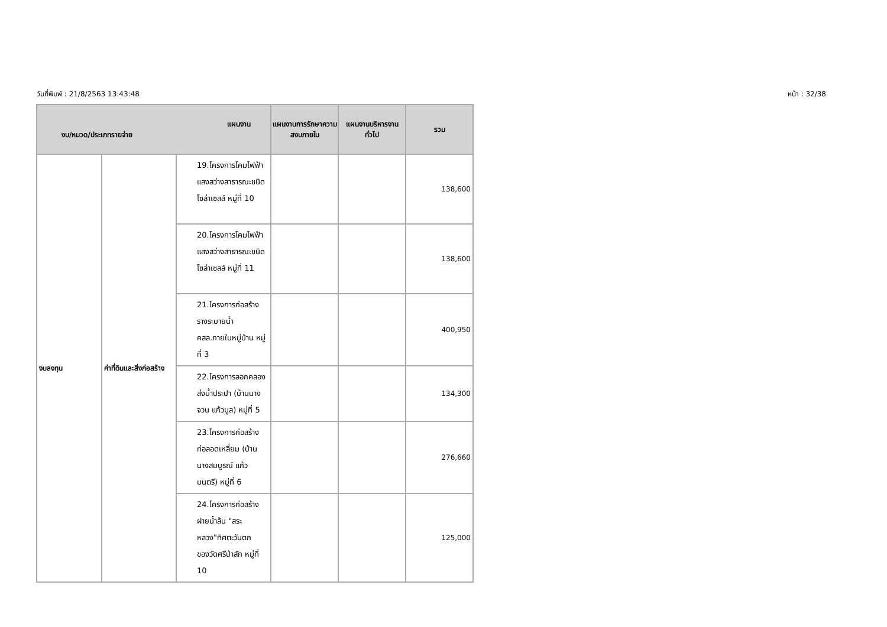วันที่พิมพ์ : 21/8/2563 13:43:48 หน้า : 32/38
| แผนงาน งบ/หมวด/ประเภทรายจ่าย | | | แผนงานการรักษาความสงบภายใน | แผนงานบริหารงานทั่วไป | รวม |
| --- | --- | --- | --- | --- | --- |
| งบลงทุน | ค่าที่ดินและสิ่งก่อสร้าง | 19.โครงการโคมไฟฟ้าแสงสว่างสาธารณะชนิดโซล่าเซลล์ หมู่ที่ 10 | | | 138,600 |
| | | 20.โครงการโคมไฟฟ้าแสงสว่างสาธารณะชนิดโซล่าเซลล์ หมู่ที่ 11 | | | 138,600 |
| | | 21.โครงการก่อสร้างรางระบายน้ำ คสล.ภายในหมู่บ้าน หมู่ที่ 3 | | | 400,950 |
| | | 22.โครงการลอกคลองส่งน้ำประปา (บ้านนางจวน แก้วมูล) หมู่ที่ 5 | | | 134,300 |
| | | 23.โครงการก่อสร้างท่อลอดเหลี่ยม (บ้านนางสมบูรณ์ แก้วมนตรี) หมู่ที่ 6 | | | 276,660 |
| | | 24.โครงการก่อสร้างฝายน้ำล้น "สระหลวง"ทิศตะวันตกของวัดศรีป่าสัก หมู่ที่ 10 | | | 125,000 |